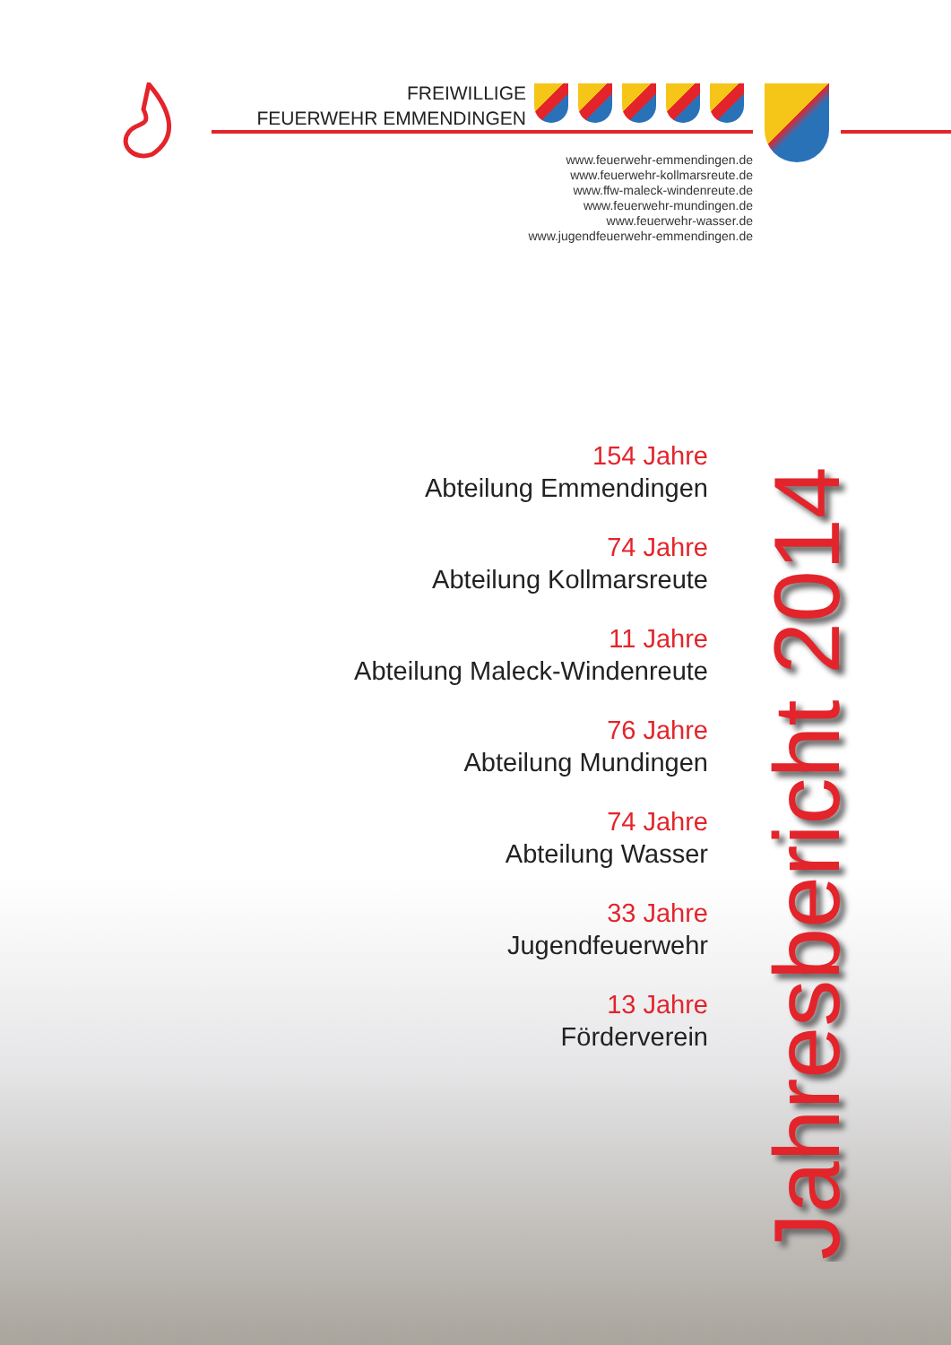FREIWILLIGE
FEUERWEHR EMMENDINGEN
www.feuerwehr-emmendingen.de
www.feuerwehr-kollmarsreute.de
www.ffw-maleck-windenreute.de
www.feuerwehr-mundingen.de
www.feuerwehr-wasser.de
www.jugendfeuerwehr-emmendingen.de
154 Jahre
Abteilung Emmendingen
74 Jahre
Abteilung Kollmarsreute
11 Jahre
Abteilung Maleck-Windenreute
76 Jahre
Abteilung Mundingen
74 Jahre
Abteilung Wasser
33 Jahre
Jugendfeuerwehr
13 Jahre
Förderverein
Jahresbericht 2014